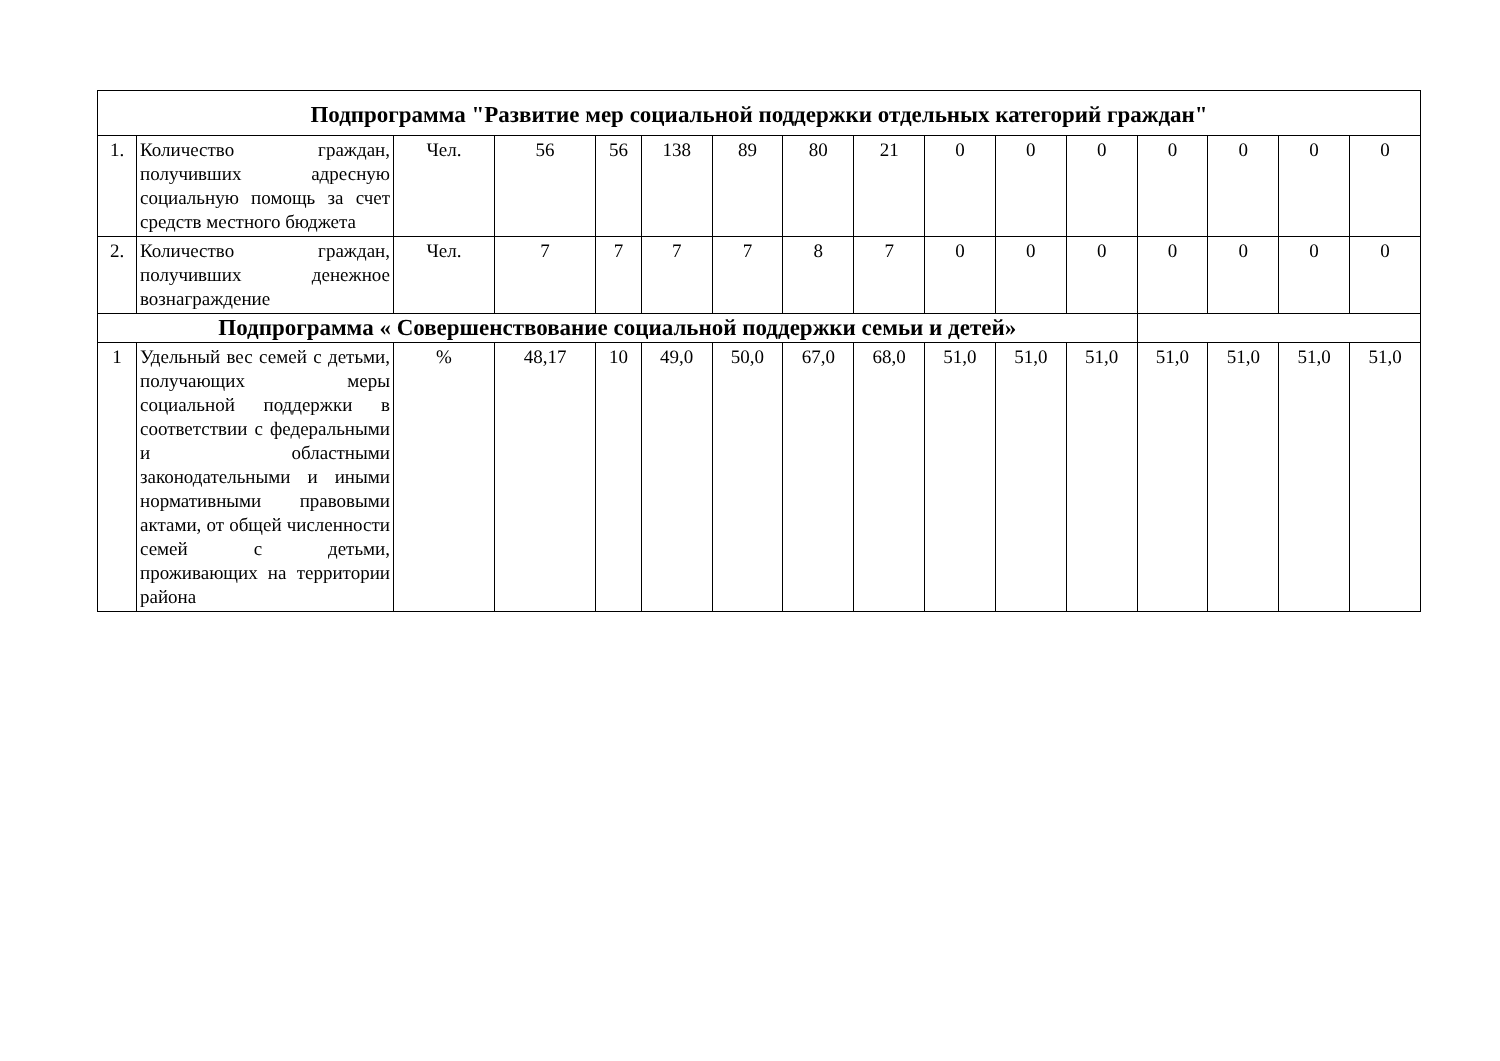| Подпрограмма "Развитие мер социальной поддержки отдельных категорий граждан" | | | | | | | | | | | | | | | |
| 1. | Количество граждан, получивших адресную социальную помощь за счет средств местного бюджета | Чел. | 56 | 56 | 138 | 89 | 80 | 21 | 0 | 0 | 0 | 0 | 0 | 0 | 0 |
| 2. | Количество граждан, получивших денежное вознаграждение | Чел. | 7 | 7 | 7 | 7 | 8 | 7 | 0 | 0 | 0 | 0 | 0 | 0 | 0 |
| Подпрограмма « Совершенствование социальной поддержки семьи и детей» | | | | | | | | | | | | | | | |
| 1 | Удельный вес семей с детьми, получающих меры социальной поддержки в соответствии с федеральными и областными законодательными и иными нормативными правовыми актами, от общей численности семей с детьми, проживающих на территории района | % | 48,17 | 10 | 49,0 | 50,0 | 67,0 | 68,0 | 51,0 | 51,0 | 51,0 | 51,0 | 51,0 | 51,0 | 51,0 |